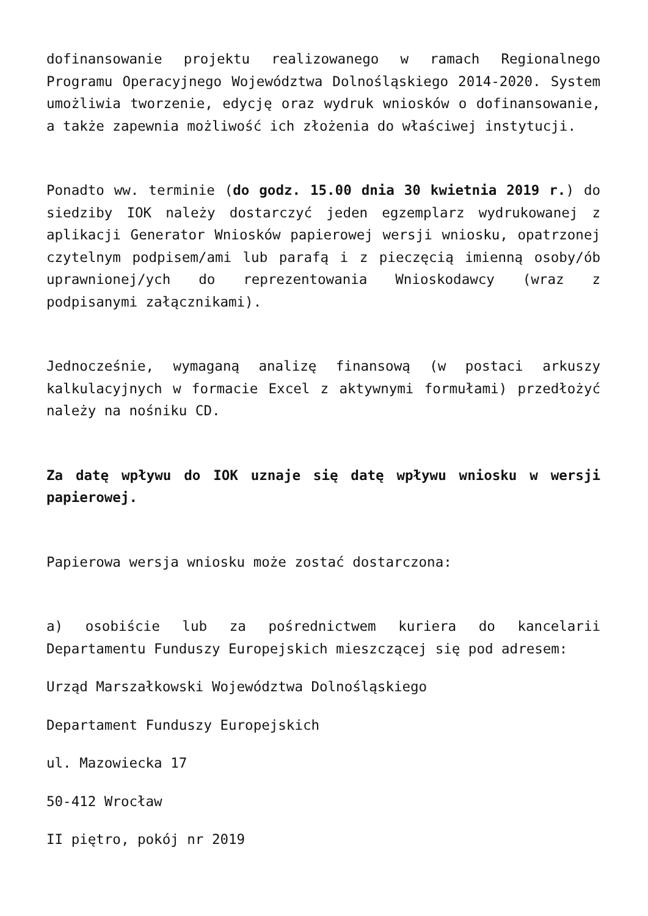dofinansowanie projektu realizowanego w ramach Regionalnego Programu Operacyjnego Województwa Dolnośląskiego 2014-2020. System umożliwia tworzenie, edycję oraz wydruk wniosków o dofinansowanie, a także zapewnia możliwość ich złożenia do właściwej instytucji.
Ponadto ww. terminie (do godz. 15.00 dnia 30 kwietnia 2019 r.) do siedziby IOK należy dostarczyć jeden egzemplarz wydrukowanej z aplikacji Generator Wniosków papierowej wersji wniosku, opatrzonej czytelnym podpisem/ami lub parafą i z pieczęcią imienną osoby/ób uprawnionej/ych do reprezentowania Wnioskodawcy (wraz z podpisanymi załącznikami).
Jednocześnie, wymaganą analizę finansową (w postaci arkuszy kalkulacyjnych w formacie Excel z aktywnymi formułami) przedłożyć należy na nośniku CD.
Za datę wpływu do IOK uznaje się datę wpływu wniosku w wersji papierowej.
Papierowa wersja wniosku może zostać dostarczona:
a) osobiście lub za pośrednictwem kuriera do kancelarii Departamentu Funduszy Europejskich mieszczącej się pod adresem:
Urząd Marszałkowski Województwa Dolnośląskiego
Departament Funduszy Europejskich
ul. Mazowiecka 17
50-412 Wrocław
II piętro, pokój nr 2019